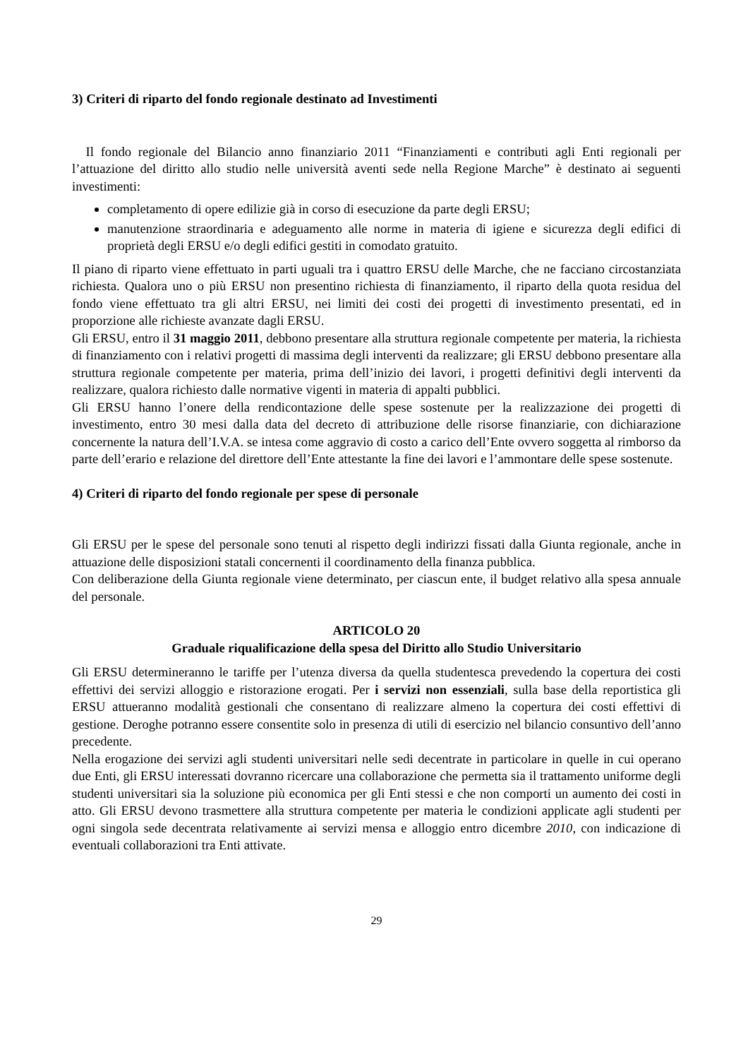3) Criteri di riparto del fondo regionale destinato ad Investimenti
Il fondo regionale del Bilancio anno finanziario 2011 “Finanziamenti e contributi agli Enti regionali per l’attuazione del diritto allo studio nelle università aventi sede nella Regione Marche” è destinato ai seguenti investimenti:
completamento di opere edilizie già in corso di esecuzione da parte degli ERSU;
manutenzione straordinaria e adeguamento alle norme in materia di igiene e sicurezza degli edifici di proprietà degli ERSU e/o degli edifici gestiti in comodato gratuito.
Il piano di riparto viene effettuato in parti uguali tra i quattro ERSU delle Marche, che ne facciano circostanziata richiesta. Qualora uno o più ERSU non presentino richiesta di finanziamento, il riparto della quota residua del fondo viene effettuato tra gli altri ERSU, nei limiti dei costi dei progetti di investimento presentati, ed in proporzione alle richieste avanzate dagli ERSU.
Gli ERSU, entro il 31 maggio 2011, debbono presentare alla struttura regionale competente per materia, la richiesta di finanziamento con i relativi progetti di massima degli interventi da realizzare; gli ERSU debbono presentare alla struttura regionale competente per materia, prima dell’inizio dei lavori, i progetti definitivi degli interventi da realizzare, qualora richiesto dalle normative vigenti in materia di appalti pubblici.
Gli ERSU hanno l’onere della rendicontazione delle spese sostenute per la realizzazione dei progetti di investimento, entro 30 mesi dalla data del decreto di attribuzione delle risorse finanziarie, con dichiarazione concernente la natura dell’I.V.A. se intesa come aggravio di costo a carico dell’Ente ovvero soggetta al rimborso da parte dell’erario e relazione del direttore dell’Ente attestante la fine dei lavori e l’ammontare delle spese sostenute.
4) Criteri di riparto del fondo regionale per spese di personale
Gli ERSU per le spese del personale sono tenuti al rispetto degli indirizzi fissati dalla Giunta regionale, anche in attuazione delle disposizioni statali concernenti il coordinamento della finanza pubblica.
Con deliberazione della Giunta regionale viene determinato, per ciascun ente, il budget relativo alla spesa annuale del personale.
ARTICOLO 20
Graduale riqualificazione della spesa del Diritto allo Studio Universitario
Gli ERSU determineranno le tariffe per l’utenza diversa da quella studentesca prevedendo la copertura dei costi effettivi dei servizi alloggio e ristorazione erogati. Per i servizi non essenziali, sulla base della reportistica gli ERSU attueranno modalità gestionali che consentano di realizzare almeno la copertura dei costi effettivi di gestione. Deroghe potranno essere consentite solo in presenza di utili di esercizio nel bilancio consuntivo dell’anno precedente.
Nella erogazione dei servizi agli studenti universitari nelle sedi decentrate in particolare in quelle in cui operano due Enti, gli ERSU interessati dovranno ricercare una collaborazione che permetta sia il trattamento uniforme degli studenti universitari sia la soluzione più economica per gli Enti stessi e che non comporti un aumento dei costi in atto. Gli ERSU devono trasmettere alla struttura competente per materia le condizioni applicate agli studenti per ogni singola sede decentrata relativamente ai servizi mensa e alloggio entro dicembre 2010, con indicazione di eventuali collaborazioni tra Enti attivate.
29